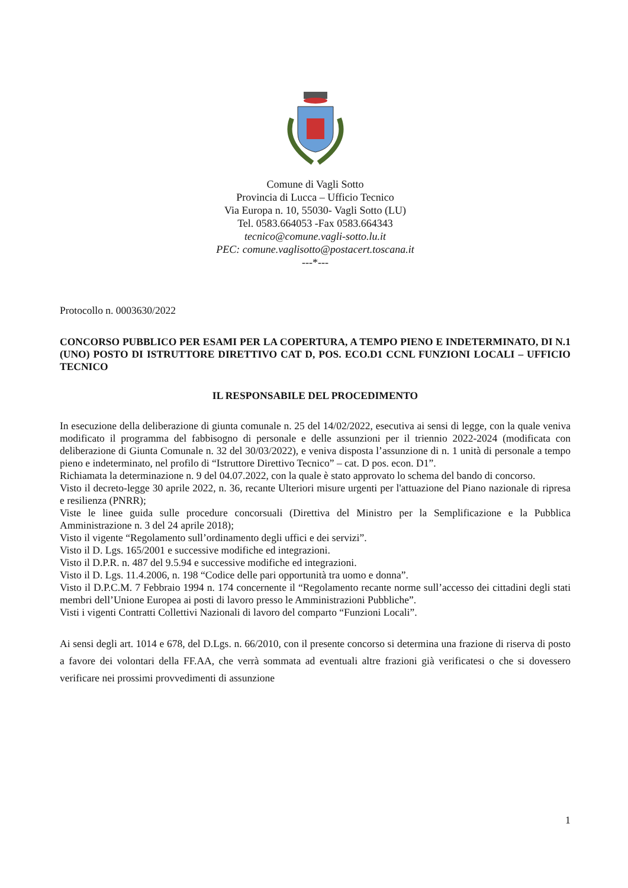Comune di Vagli Sotto
Provincia di Lucca – Ufficio Tecnico
Via Europa n. 10, 55030- Vagli Sotto (LU)
Tel. 0583.664053 -Fax 0583.664343
tecnico@comune.vagli-sotto.lu.it
PEC: comune.vaglisotto@postacert.toscana.it
---*---
Protocollo n. 0003630/2022
CONCORSO PUBBLICO PER ESAMI PER LA COPERTURA, A TEMPO PIENO E INDETERMINATO, DI N.1 (UNO) POSTO DI ISTRUTTORE DIRETTIVO CAT D, POS. ECO.D1 CCNL FUNZIONI LOCALI – UFFICIO TECNICO
IL RESPONSABILE DEL PROCEDIMENTO
In esecuzione della deliberazione di giunta comunale n. 25 del 14/02/2022, esecutiva ai sensi di legge, con la quale veniva modificato il programma del fabbisogno di personale e delle assunzioni per il triennio 2022-2024 (modificata con deliberazione di Giunta Comunale n. 32 del 30/03/2022), e veniva disposta l’assunzione di n. 1 unità di personale a tempo pieno e indeterminato, nel profilo di “Istruttore Direttivo Tecnico” – cat. D pos. econ. D1”.
Richiamata la determinazione n. 9 del 04.07.2022, con la quale è stato approvato lo schema del bando di concorso.
Visto il decreto-legge 30 aprile 2022, n. 36, recante Ulteriori misure urgenti per l'attuazione del Piano nazionale di ripresa e resilienza (PNRR);
Viste le linee guida sulle procedure concorsuali (Direttiva del Ministro per la Semplificazione e la Pubblica Amministrazione n. 3 del 24 aprile 2018);
Visto il vigente “Regolamento sull’ordinamento degli uffici e dei servizi”.
Visto il D. Lgs. 165/2001 e successive modifiche ed integrazioni.
Visto il D.P.R. n. 487 del 9.5.94 e successive modifiche ed integrazioni.
Visto il D. Lgs. 11.4.2006, n. 198 “Codice delle pari opportunità tra uomo e donna”.
Visto il D.P.C.M. 7 Febbraio 1994 n. 174 concernente il “Regolamento recante norme sull’accesso dei cittadini degli stati membri dell’Unione Europea ai posti di lavoro presso le Amministrazioni Pubbliche”.
Visti i vigenti Contratti Collettivi Nazionali di lavoro del comparto “Funzioni Locali”.
Ai sensi degli art. 1014 e 678, del D.Lgs. n. 66/2010, con il presente concorso si determina una frazione di riserva di posto a favore dei volontari della FF.AA, che verrà sommata ad eventuali altre frazioni già verificatesi o che si dovessero verificare nei prossimi provvedimenti di assunzione
1